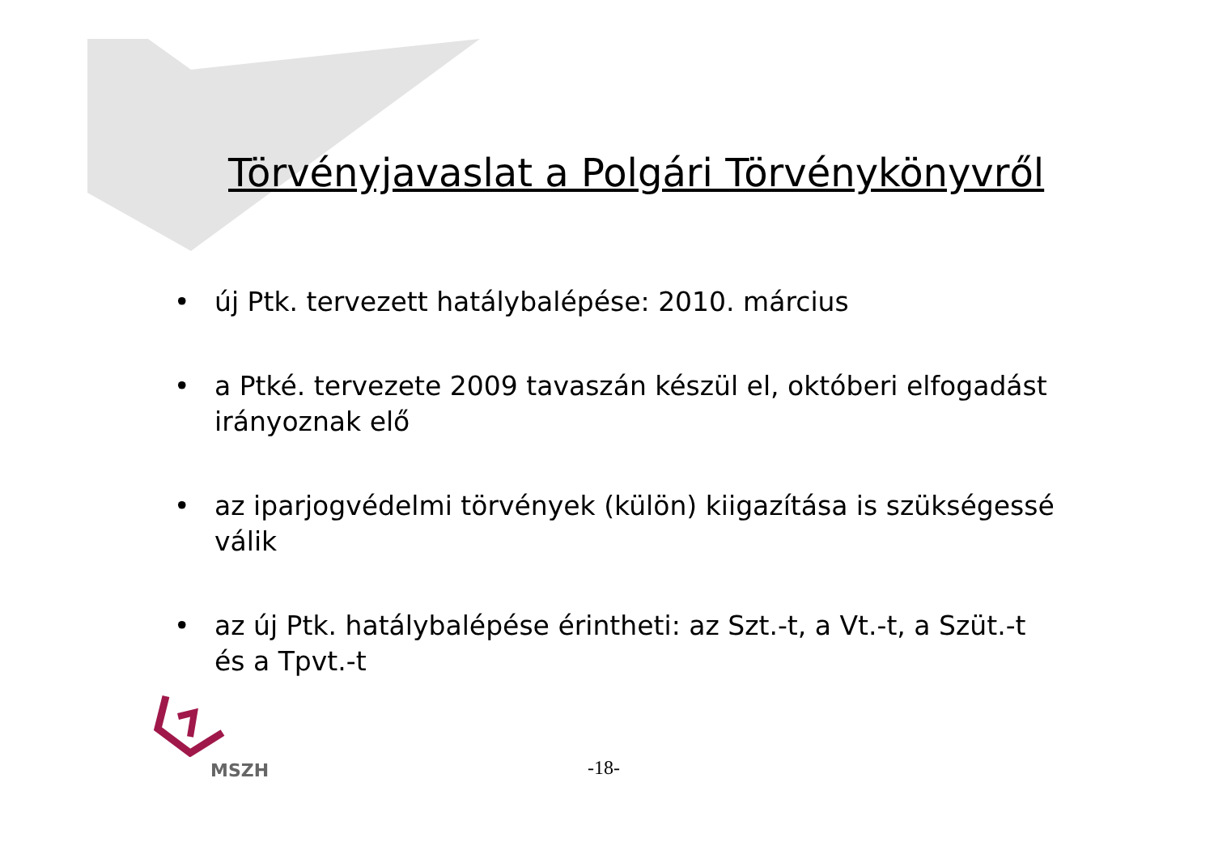Törvényjavaslat a Polgári Törvénykönyvről
• új Ptk. tervezett hatálybalépése: 2010. március
• a Ptké. tervezete 2009 tavaszán készül el, októberi elfogadást irányoznak elő
• az iparjogvédelmi törvények (külön) kiigazítása is szükségessé válik
• az új Ptk. hatálybalépése érintheti: az Szt.-t, a Vt.-t, a Szüt.-t és a Tpvt.-t
MSZH
-18-